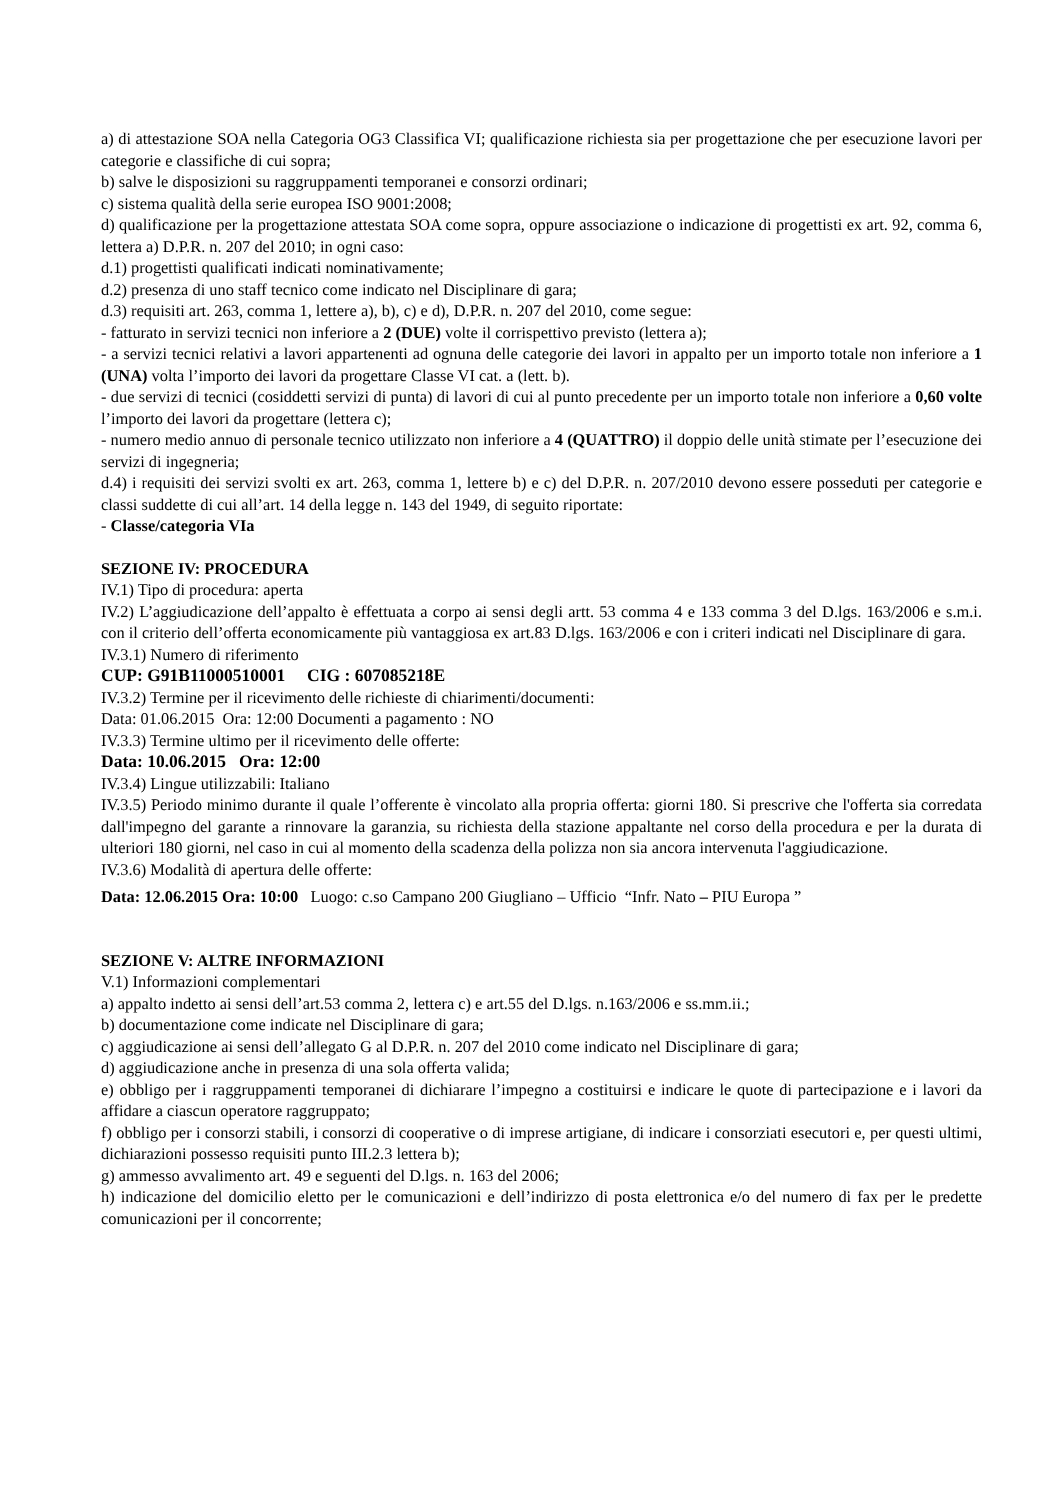a) di attestazione SOA nella Categoria OG3 Classifica VI; qualificazione richiesta sia per progettazione che per esecuzione lavori per categorie e classifiche di cui sopra;
b) salve le disposizioni su raggruppamenti temporanei e consorzi ordinari;
c) sistema qualità della serie europea ISO 9001:2008;
d) qualificazione per la progettazione attestata SOA come sopra, oppure associazione o indicazione di progettisti ex art. 92, comma 6, lettera a) D.P.R. n. 207 del 2010; in ogni caso:
d.1) progettisti qualificati indicati nominativamente;
d.2) presenza di uno staff tecnico come indicato nel Disciplinare di gara;
d.3) requisiti art. 263, comma 1, lettere a), b), c) e d), D.P.R. n. 207 del 2010, come segue:
- fatturato in servizi tecnici non inferiore a 2 (DUE) volte il corrispettivo previsto (lettera a);
- a servizi tecnici relativi a lavori appartenenti ad ognuna delle categorie dei lavori in appalto per un importo totale non inferiore a 1 (UNA) volta l’importo dei lavori da progettare Classe VI cat. a (lett. b).
- due servizi di tecnici (cosiddetti servizi di punta) di lavori di cui al punto precedente per un importo totale non inferiore a 0,60 volte l’importo dei lavori da progettare (lettera c);
- numero medio annuo di personale tecnico utilizzato non inferiore a 4 (QUATTRO) il doppio delle unità stimate per l’esecuzione dei servizi di ingegneria;
d.4) i requisiti dei servizi svolti ex art. 263, comma 1, lettere b) e c) del D.P.R. n. 207/2010 devono essere posseduti per categorie e classi suddette di cui all’art. 14 della legge n. 143 del 1949, di seguito riportate:
- Classe/categoria VIa
SEZIONE IV: PROCEDURA
IV.1) Tipo di procedura: aperta
IV.2) L’aggiudicazione dell’appalto è effettuata a corpo ai sensi degli artt. 53 comma 4 e 133 comma 3 del D.lgs. 163/2006 e s.m.i. con il criterio dell’offerta economicamente più vantaggiosa ex art.83 D.lgs. 163/2006 e con i criteri indicati nel Disciplinare di gara.
IV.3.1) Numero di riferimento
CUP: G91B11000510001 CIG : 607085218E
IV.3.2) Termine per il ricevimento delle richieste di chiarimenti/documenti:
Data: 01.06.2015 Ora: 12:00 Documenti a pagamento : NO
IV.3.3) Termine ultimo per il ricevimento delle offerte:
Data: 10.06.2015 Ora: 12:00
IV.3.4) Lingue utilizzabili: Italiano
IV.3.5) Periodo minimo durante il quale l’offerente è vincolato alla propria offerta: giorni 180. Si prescrive che l'offerta sia corredata dall'impegno del garante a rinnovare la garanzia, su richiesta della stazione appaltante nel corso della procedura e per la durata di ulteriori 180 giorni, nel caso in cui al momento della scadenza della polizza non sia ancora intervenuta l'aggiudicazione.
IV.3.6) Modalità di apertura delle offerte:
Data: 12.06.2015 Ora: 10:00 Luogo: c.so Campano 200 Giugliano – Ufficio “Infr. Nato – PIU Europa ”
SEZIONE V: ALTRE INFORMAZIONI
V.1) Informazioni complementari
a) appalto indetto ai sensi dell’art.53 comma 2, lettera c) e art.55 del D.lgs. n.163/2006 e ss.mm.ii.;
b) documentazione come indicate nel Disciplinare di gara;
c) aggiudicazione ai sensi dell’allegato G al D.P.R. n. 207 del 2010 come indicato nel Disciplinare di gara;
d) aggiudicazione anche in presenza di una sola offerta valida;
e) obbligo per i raggruppamenti temporanei di dichiarare l’impegno a costituirsi e indicare le quote di partecipazione e i lavori da affidare a ciascun operatore raggruppato;
f) obbligo per i consorzi stabili, i consorzi di cooperative o di imprese artigiane, di indicare i consorziati esecutori e, per questi ultimi, dichiarazioni possesso requisiti punto III.2.3 lettera b);
g) ammesso avvalimento art. 49 e seguenti del D.lgs. n. 163 del 2006;
h) indicazione del domicilio eletto per le comunicazioni e dell’indirizzo di posta elettronica e/o del numero di fax per le predette comunicazioni per il concorrente;